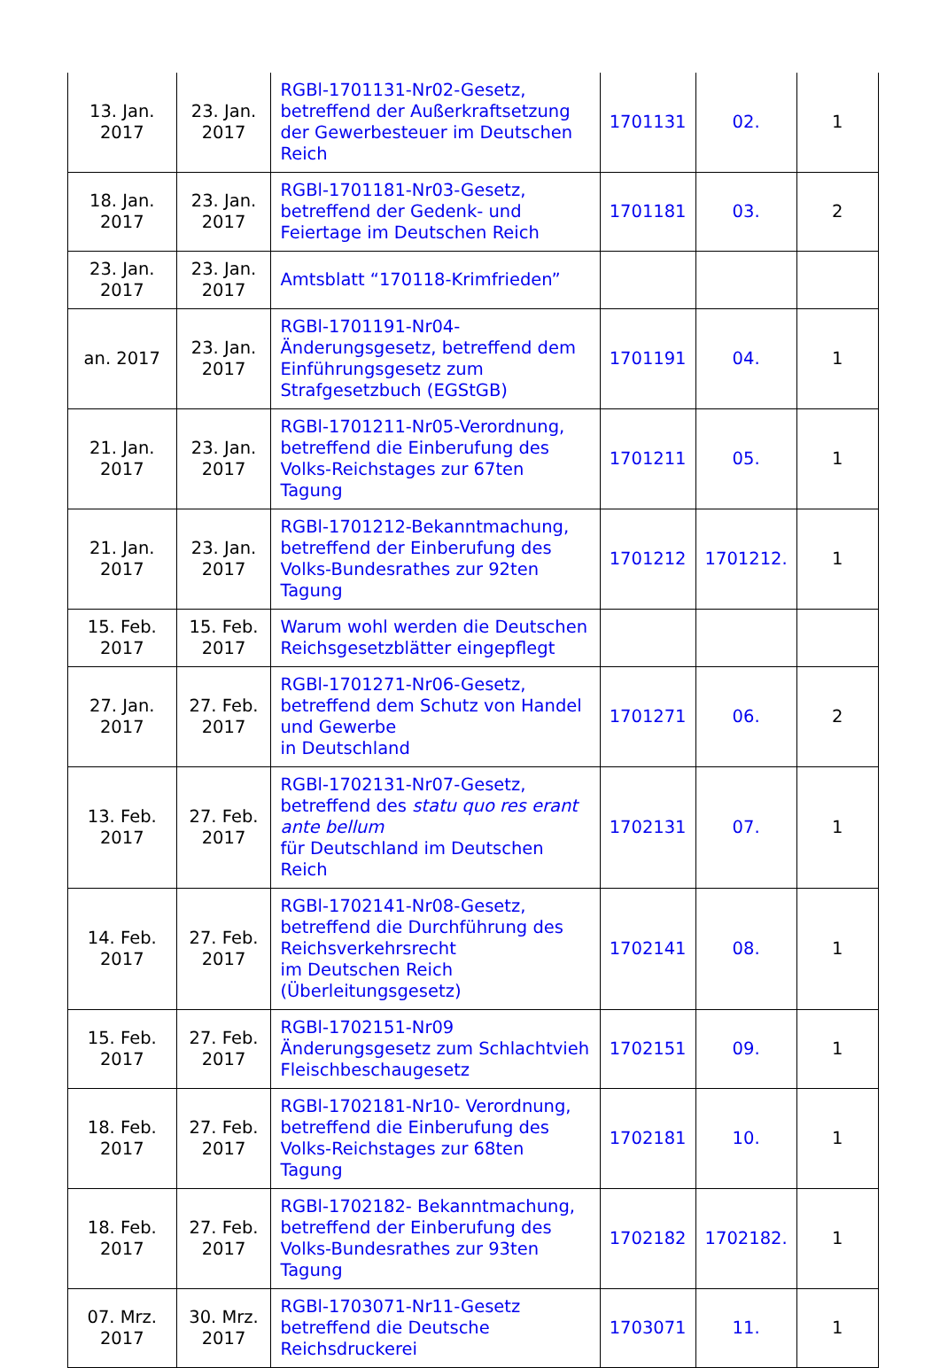| 13. Jan. 2017 | 23. Jan. 2017 | RGBl-1701131-Nr02-Gesetz, betreffend der Außerkraftsetzung der Gewerbesteuer im Deutschen Reich | 1701131 | 02. | 1 |
| 18. Jan. 2017 | 23. Jan. 2017 | RGBl-1701181-Nr03-Gesetz, betreffend der Gedenk- und Feiertage im Deutschen Reich | 1701181 | 03. | 2 |
| 23. Jan. 2017 | 23. Jan. 2017 | Amtsblatt “170118-Krimfrieden” | | | |
| an. 2017 | 23. Jan. 2017 | RGBl-1701191-Nr04-Änderungsgesetz, betreffend dem Einführungsgesetz zum Strafgesetzbuch (EGStGB) | 1701191 | 04. | 1 |
| 21. Jan. 2017 | 23. Jan. 2017 | RGBl-1701211-Nr05-Verordnung, betreffend die Einberufung des Volks-Reichstages zur 67ten Tagung | 1701211 | 05. | 1 |
| 21. Jan. 2017 | 23. Jan. 2017 | RGBl-1701212-Bekanntmachung, betreffend der Einberufung des Volks-Bundesrathes zur 92ten Tagung | 1701212 | 1701212. | 1 |
| 15. Feb. 2017 | 15. Feb. 2017 | Warum wohl werden die Deutschen Reichsgesetzblätter eingepflegt | | | |
| 27. Jan. 2017 | 27. Feb. 2017 | RGBl-1701271-Nr06-Gesetz, betreffend dem Schutz von Handel und Gewerbe in Deutschland | 1701271 | 06. | 2 |
| 13. Feb. 2017 | 27. Feb. 2017 | RGBl-1702131-Nr07-Gesetz, betreffend des statu quo res erant ante bellum für Deutschland im Deutschen Reich | 1702131 | 07. | 1 |
| 14. Feb. 2017 | 27. Feb. 2017 | RGBl-1702141-Nr08-Gesetz, betreffend die Durchführung des Reichsverkehrsrecht im Deutschen Reich (Überleitungsgesetz) | 1702141 | 08. | 1 |
| 15. Feb. 2017 | 27. Feb. 2017 | RGBl-1702151-Nr09 Änderungsgesetz zum Schlachtvieh Fleischbeschaugesetz | 1702151 | 09. | 1 |
| 18. Feb. 2017 | 27. Feb. 2017 | RGBl-1702181-Nr10- Verordnung, betreffend die Einberufung des Volks-Reichstages zur 68ten Tagung | 1702181 | 10. | 1 |
| 18. Feb. 2017 | 27. Feb. 2017 | RGBl-1702182- Bekanntmachung, betreffend der Einberufung des Volks-Bundesrathes zur 93ten Tagung | 1702182 | 1702182. | 1 |
| 07. Mrz. 2017 | 30. Mrz. 2017 | RGBl-1703071-Nr11-Gesetz betreffend die Deutsche Reichsdruckerei | 1703071 | 11. | 1 |